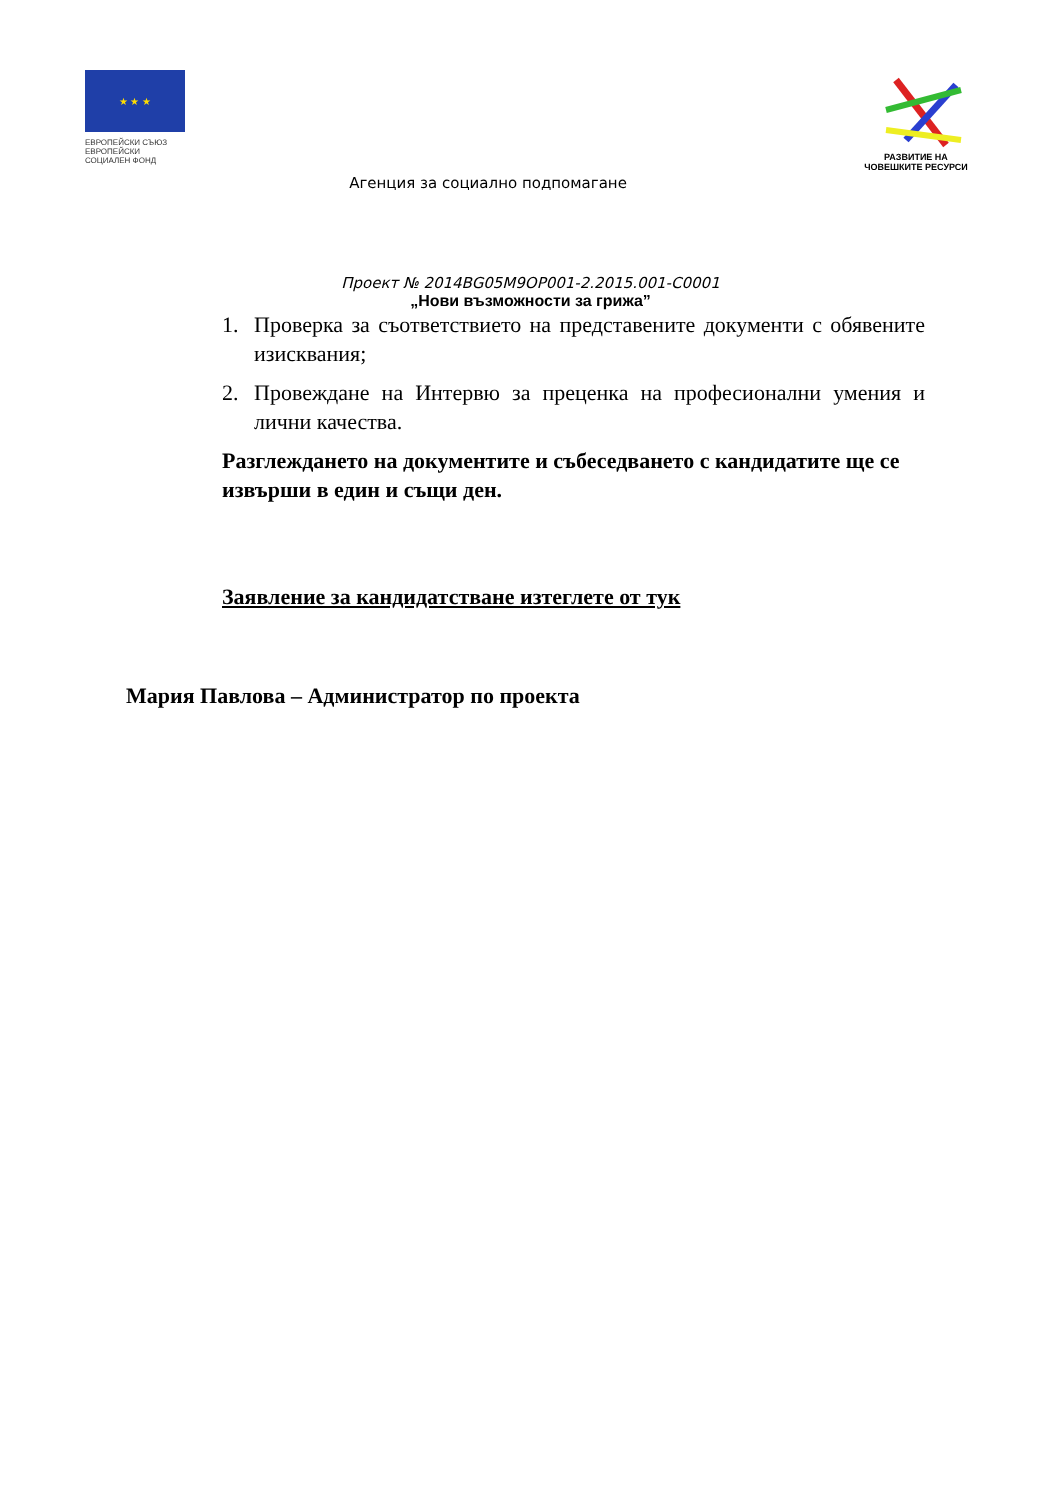★ ★ ★
ЕВРОПЕЙСКИ СЪЮЗ
ЕВРОПЕЙСКИ
СОЦИАЛЕН ФОНД
Агенция за социално подпомагане
РАЗВИТИЕ НА
ЧОВЕШКИТЕ РЕСУРСИ
Проект № 2014BG05M9OP001-2.2015.001-C0001
„Нови възможности за грижа”
1. Проверка за съответствието на представените документи с обявените изисквания;
2. Провеждане на Интервю за преценка на професионални умения и лични качества.
Разглеждането на документите и събеседването с кандидатите ще се извърши в един и същи ден.
Заявление за кандидатстване изтеглете от тук
Мария Павлова – Администратор по проекта